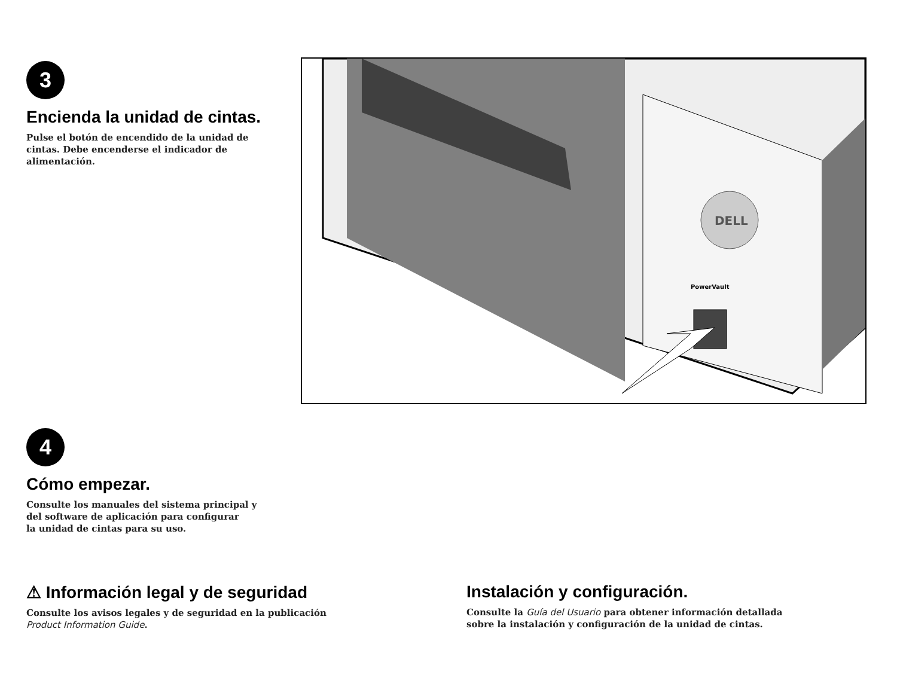3
Encienda la unidad de cintas.
Pulse el botón de encendido de la unidad de cintas. Debe encenderse el indicador de alimentación.
DELL
PowerVault
4
Cómo empezar.
Consulte los manuales del sistema principal y
del software de aplicación para configurar
la unidad de cintas para su uso.
⚠ Información legal y de seguridad
Consulte los avisos legales y de seguridad en la publicación
Product Information Guide.
Instalación y configuración.
Consulte la Guía del Usuario para obtener información detallada
sobre la instalación y configuración de la unidad de cintas.